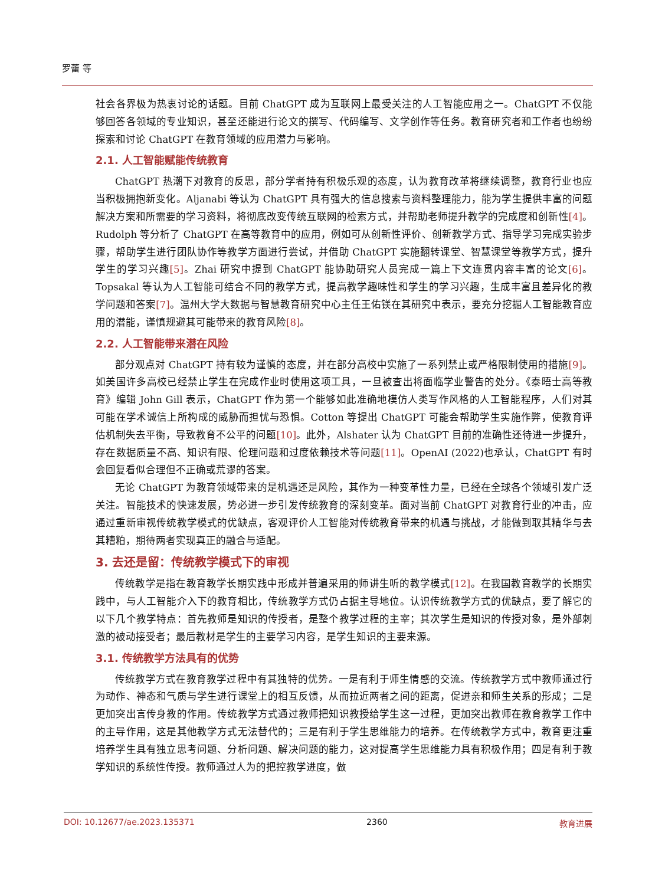罗蕾 等
社会各界极为热衷讨论的话题。目前 ChatGPT 成为互联网上最受关注的人工智能应用之一。ChatGPT 不仅能够回答各领域的专业知识，甚至还能进行论文的撰写、代码编写、文学创作等任务。教育研究者和工作者也纷纷探索和讨论 ChatGPT 在教育领域的应用潜力与影响。
2.1. 人工智能赋能传统教育
ChatGPT 热潮下对教育的反思，部分学者持有积极乐观的态度，认为教育改革将继续调整，教育行业也应当积极拥抱新变化。Aljanabi 等认为 ChatGPT 具有强大的信息搜索与资料整理能力，能为学生提供丰富的问题解决方案和所需要的学习资料，将彻底改变传统互联网的检索方式，并帮助老师提升教学的完成度和创新性[4]。Rudolph 等分析了 ChatGPT 在高等教育中的应用，例如可从创新性评价、创新教学方式、指导学习完成实验步骤，帮助学生进行团队协作等教学方面进行尝试，并借助 ChatGPT 实施翻转课堂、智慧课堂等教学方式，提升学生的学习兴趣[5]。Zhai 研究中提到 ChatGPT 能协助研究人员完成一篇上下文连贯内容丰富的论文[6]。Topsakal 等认为人工智能可结合不同的教学方式，提高教学趣味性和学生的学习兴趣，生成丰富且差异化的教学问题和答案[7]。温州大学大数据与智慧教育研究中心主任王佑镁在其研究中表示，要充分挖掘人工智能教育应用的潜能，谨慎规避其可能带来的教育风险[8]。
2.2. 人工智能带来潜在风险
部分观点对 ChatGPT 持有较为谨慎的态度，并在部分高校中实施了一系列禁止或严格限制使用的措施[9]。如美国许多高校已经禁止学生在完成作业时使用这项工具，一旦被查出将面临学业警告的处分。《泰晤士高等教育》编辑 John Gill 表示，ChatGPT 作为第一个能够如此准确地模仿人类写作风格的人工智能程序，人们对其可能在学术诚信上所构成的威胁而担忧与恐惧。Cotton 等提出 ChatGPT 可能会帮助学生实施作弊，使教育评估机制失去平衡，导致教育不公平的问题[10]。此外，Alshater 认为 ChatGPT 目前的准确性还待进一步提升，存在数据质量不高、知识有限、伦理问题和过度依赖技术等问题[11]。OpenAI (2022)也承认，ChatGPT 有时会回复看似合理但不正确或荒谬的答案。
无论 ChatGPT 为教育领域带来的是机遇还是风险，其作为一种变革性力量，已经在全球各个领域引发广泛关注。智能技术的快速发展，势必进一步引发传统教育的深刻变革。面对当前 ChatGPT 对教育行业的冲击，应通过重新审视传统教学模式的优缺点，客观评价人工智能对传统教育带来的机遇与挑战，才能做到取其精华与去其糟粕，期待两者实现真正的融合与适配。
3. 去还是留：传统教学模式下的审视
传统教学是指在教育教学长期实践中形成并普遍采用的师讲生听的教学模式[12]。在我国教育教学的长期实践中，与人工智能介入下的教育相比，传统教学方式仍占据主导地位。认识传统教学方式的优缺点，要了解它的以下几个教学特点：首先教师是知识的传授者，是整个教学过程的主宰；其次学生是知识的传授对象，是外部刺激的被动接受者；最后教材是学生的主要学习内容，是学生知识的主要来源。
3.1. 传统教学方法具有的优势
传统教学方式在教育教学过程中有其独特的优势。一是有利于师生情感的交流。传统教学方式中教师通过行为动作、神态和气质与学生进行课堂上的相互反馈，从而拉近两者之间的距离，促进亲和师生关系的形成；二是更加突出言传身教的作用。传统教学方式通过教师把知识教授给学生这一过程，更加突出教师在教育教学工作中的主导作用，这是其他教学方式无法替代的；三是有利于学生思维能力的培养。在传统教学方式中，教育更注重培养学生具有独立思考问题、分析问题、解决问题的能力，这对提高学生思维能力具有积极作用；四是有利于教学知识的系统性传授。教师通过人为的把控教学进度，做
DOI: 10.12677/ae.2023.135371 2360 教育进展